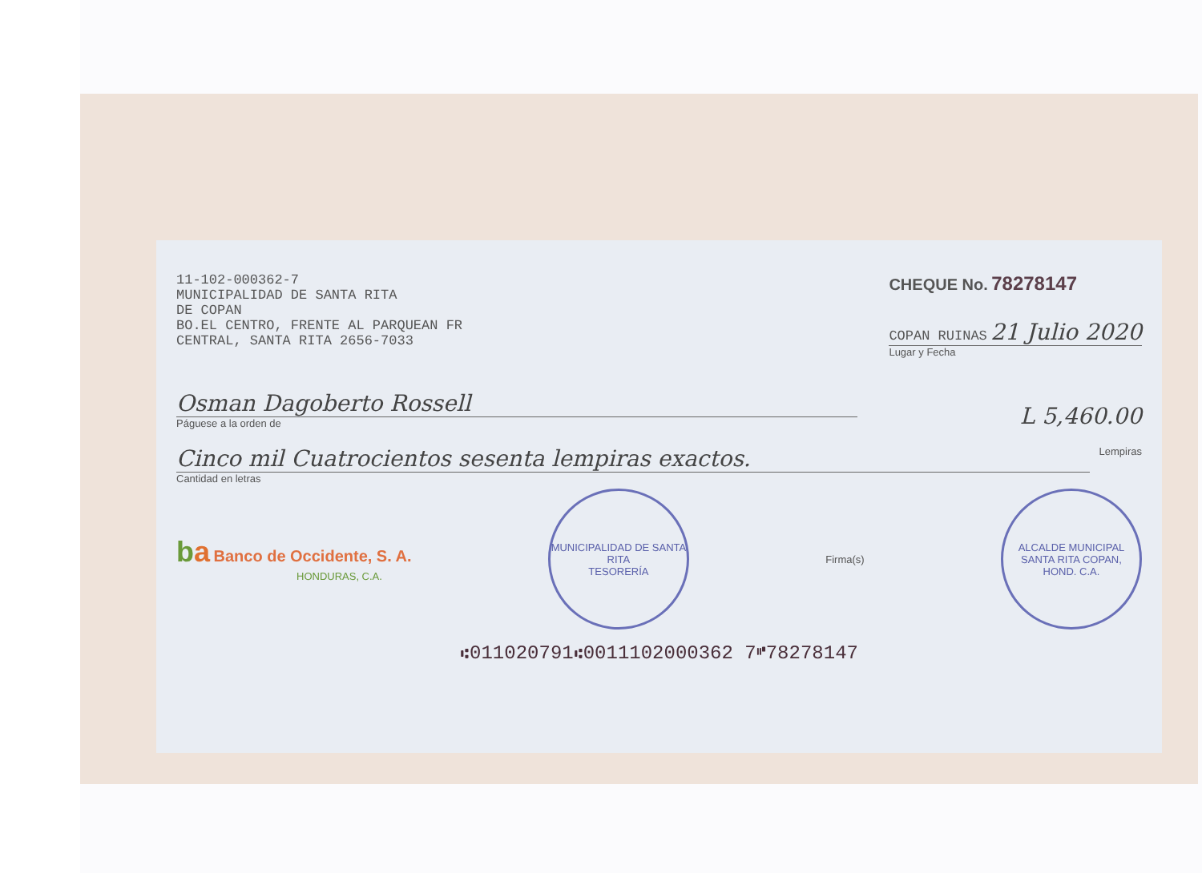11-102-000362-7
MUNICIPALIDAD DE SANTA RITA
DE COPAN
BO.EL CENTRO, FRENTE AL PARQUEAN FR
CENTRAL, SANTA RITA 2656-7033
CHEQUE No. 78278147
COPAN RUINAS 21 Julio 2020
Lugar y Fecha
Osman Dagoberto Rossell
Páguese a la orden de
L 5,460.00
Cinco mil Cuatrocientos sesenta lempiras exactos.
Cantidad en letras
Lempiras
ba Banco de Occidente, S. A.
HONDURAS, C.A.
MUNICIPALIDAD DE SANTA RITA
TESORERÍA
Firma(s)
ALCALDE MUNICIPAL
SANTA RITA COPAN, HOND. C.A.
⑆011020791⑆0011102000362 7⑈78278147